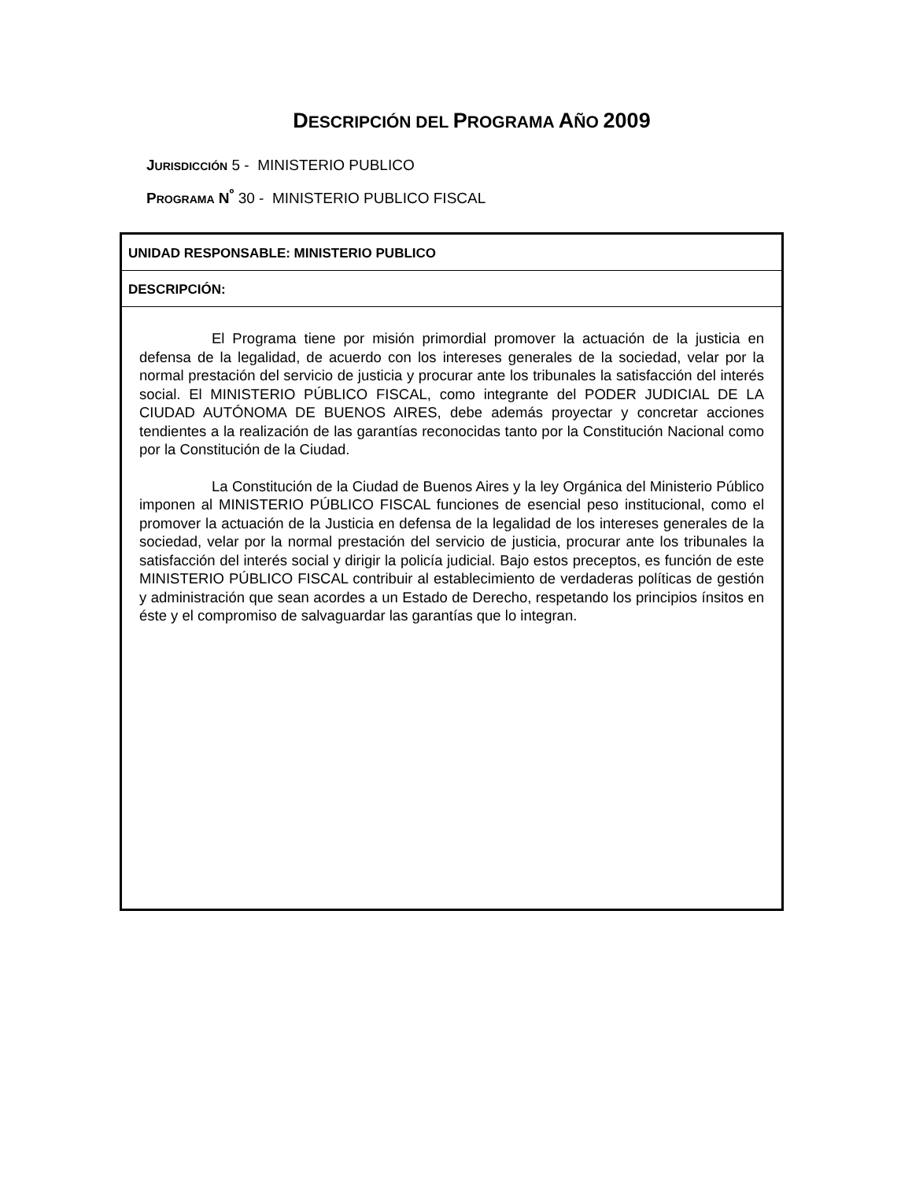DESCRIPCIÓN DEL PROGRAMA AÑO 2009
JURISDICCIÓN 5 - MINISTERIO PUBLICO
PROGRAMA N<sup>º</sup> 30 - MINISTERIO PUBLICO FISCAL
UNIDAD RESPONSABLE: MINISTERIO PUBLICO
DESCRIPCIÓN:
El Programa tiene por misión primordial promover la actuación de la justicia en defensa de la legalidad, de acuerdo con los intereses generales de la sociedad, velar por la normal prestación del servicio de justicia y procurar ante los tribunales la satisfacción del interés social. El MINISTERIO PÚBLICO FISCAL, como integrante del PODER JUDICIAL DE LA CIUDAD AUTÓNOMA DE BUENOS AIRES, debe además proyectar y concretar acciones tendientes a la realización de las garantías reconocidas tanto por la Constitución Nacional como por la Constitución de la Ciudad.
La Constitución de la Ciudad de Buenos Aires y la ley Orgánica del Ministerio Público imponen al MINISTERIO PÚBLICO FISCAL funciones de esencial peso institucional, como el promover la actuación de la Justicia en defensa de la legalidad de los intereses generales de la sociedad, velar por la normal prestación del servicio de justicia, procurar ante los tribunales la satisfacción del interés social y dirigir la policía judicial. Bajo estos preceptos, es función de este MINISTERIO PÚBLICO FISCAL contribuir al establecimiento de verdaderas políticas de gestión y administración que sean acordes a un Estado de Derecho, respetando los principios ínsitos en éste y el compromiso de salvaguardar las garantías que lo integran.